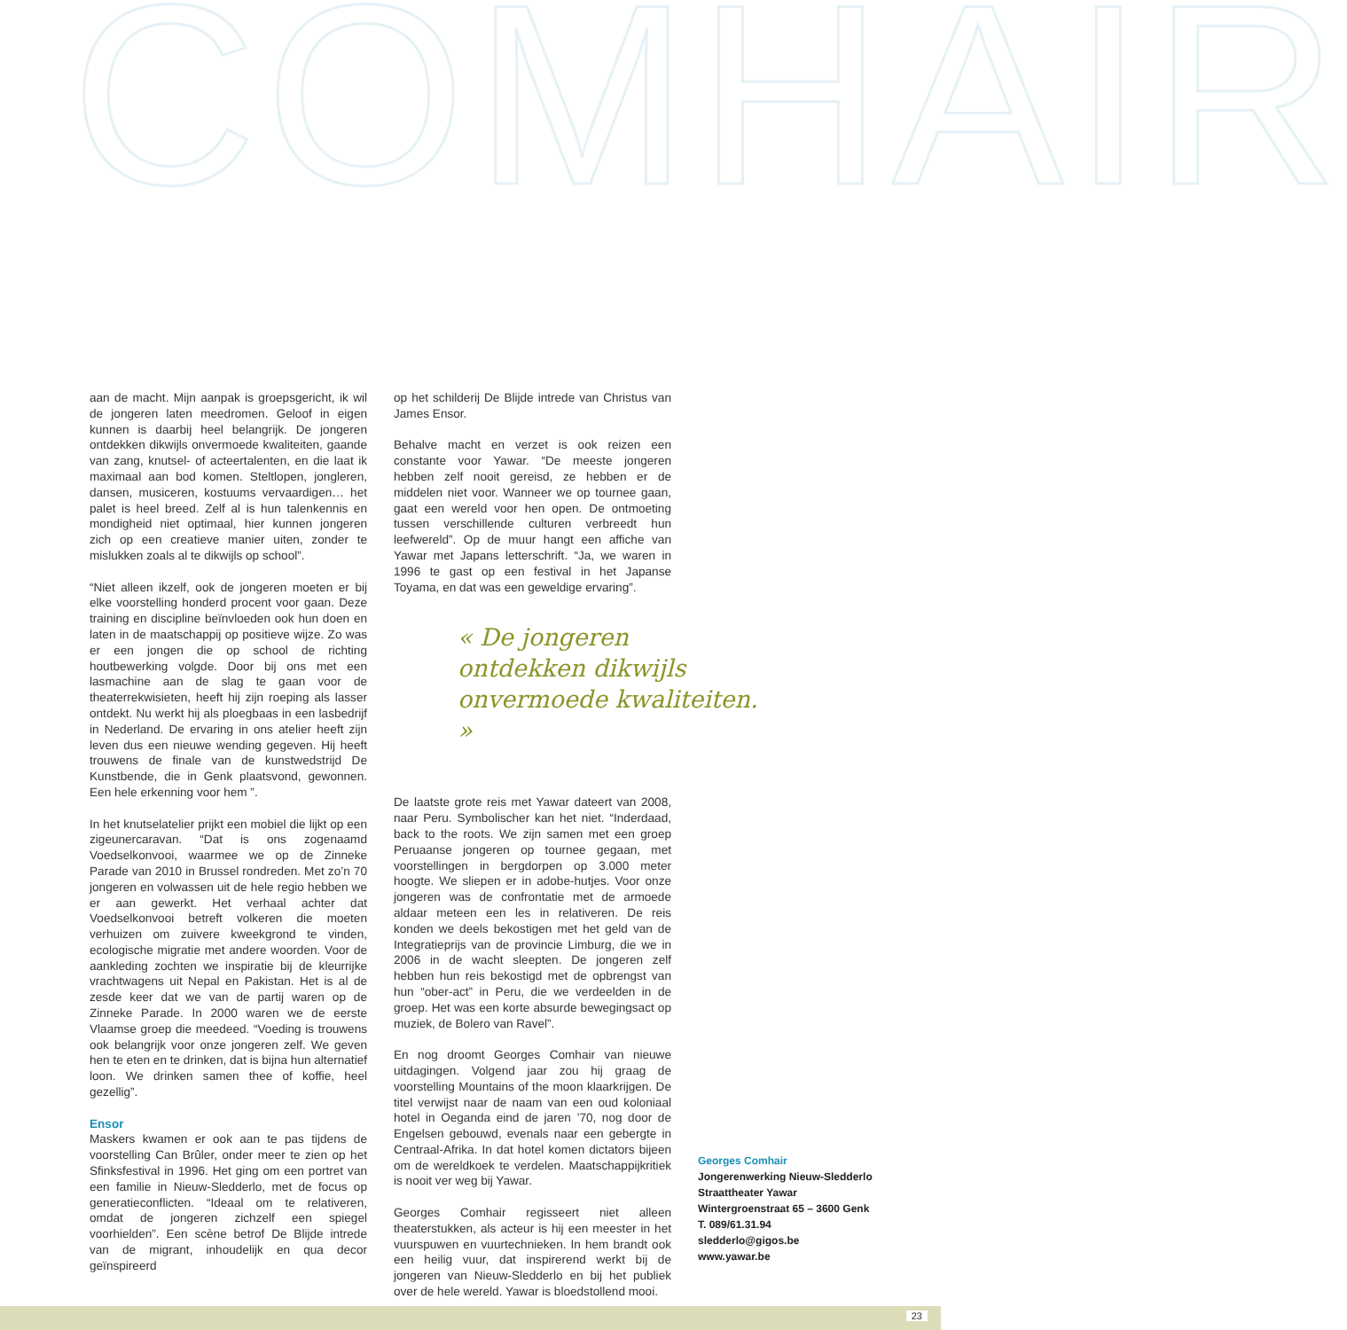COMHAIR
aan de macht. Mijn aanpak is groepsgericht, ik wil de jongeren laten meedromen. Geloof in eigen kunnen is daarbij heel belangrijk. De jongeren ontdekken dikwijls onvermoede kwaliteiten, gaande van zang, knutsel- of acteertalenten, en die laat ik maximaal aan bod komen. Steltlopen, jongleren, dansen, musiceren, kostuums vervaardigen… het palet is heel breed. Zelf al is hun talenkennis en mondigheid niet optimaal, hier kunnen jongeren zich op een creatieve manier uiten, zonder te mislukken zoals al te dikwijls op school”.
“Niet alleen ikzelf, ook de jongeren moeten er bij elke voorstelling honderd procent voor gaan. Deze training en discipline beïnvloeden ook hun doen en laten in de maatschappij op positieve wijze. Zo was er een jongen die op school de richting houtbewerking volgde. Door bij ons met een lasmachine aan de slag te gaan voor de theaterrekwisieten, heeft hij zijn roeping als lasser ontdekt. Nu werkt hij als ploegbaas in een lasbedrijf in Nederland. De ervaring in ons atelier heeft zijn leven dus een nieuwe wending gegeven. Hij heeft trouwens de finale van de kunstwedstrijd De Kunstbende, die in Genk plaatsvond, gewonnen. Een hele erkenning voor hem ”.
In het knutselatelier prijkt een mobiel die lijkt op een zigeunercaravan. “Dat is ons zogenaamd Voedselkonvooi, waarmee we op de Zinneke Parade van 2010 in Brussel rondreden. Met zo’n 70 jongeren en volwassen uit de hele regio hebben we er aan gewerkt. Het verhaal achter dat Voedselkonvooi betreft volkeren die moeten verhuizen om zuivere kweekgrond te vinden, ecologische migratie met andere woorden. Voor de aankleding zochten we inspiratie bij de kleurrijke vrachtwagens uit Nepal en Pakistan. Het is al de zesde keer dat we van de partij waren op de Zinneke Parade. In 2000 waren we de eerste Vlaamse groep die meedeed. “Voeding is trouwens ook belangrijk voor onze jongeren zelf. We geven hen te eten en te drinken, dat is bijna hun alternatief loon. We drinken samen thee of koffie, heel gezellig”.
Ensor
Maskers kwamen er ook aan te pas tijdens de voorstelling Can Brûler, onder meer te zien op het Sfinksfestival in 1996. Het ging om een portret van een familie in Nieuw-Sledderlo, met de focus op generatieconflicten. “Ideaal om te relativeren, omdat de jongeren zichzelf een spiegel voorhielden”. Een scène betrof De Blijde intrede van de migrant, inhoudelijk en qua decor geïnspireerd
op het schilderij De Blijde intrede van Christus van James Ensor.
Behalve macht en verzet is ook reizen een constante voor Yawar. “De meeste jongeren hebben zelf nooit gereisd, ze hebben er de middelen niet voor. Wanneer we op tournee gaan, gaat een wereld voor hen open. De ontmoeting tussen verschillende culturen verbreedt hun leefwereld”. Op de muur hangt een affiche van Yawar met Japans letterschrift. “Ja, we waren in 1996 te gast op een festival in het Japanse Toyama, en dat was een geweldige ervaring”.
« De jongeren ontdekken dikwijls onvermoede kwaliteiten. »
De laatste grote reis met Yawar dateert van 2008, naar Peru. Symbolischer kan het niet. “Inderdaad, back to the roots. We zijn samen met een groep Peruaanse jongeren op tournee gegaan, met voorstellingen in bergdorpen op 3.000 meter hoogte. We sliepen er in adobe-hutjes. Voor onze jongeren was de confrontatie met de armoede aldaar meteen een les in relativeren. De reis konden we deels bekostigen met het geld van de Integratieprijs van de provincie Limburg, die we in 2006 in de wacht sleepten. De jongeren zelf hebben hun reis bekostigd met de opbrengst van hun “ober-act” in Peru, die we verdeelden in de groep. Het was een korte absurde bewegingsact op muziek, de Bolero van Ravel”.
En nog droomt Georges Comhair van nieuwe uitdagingen. Volgend jaar zou hij graag de voorstelling Mountains of the moon klaarkrijgen. De titel verwijst naar de naam van een oud koloniaal hotel in Oeganda eind de jaren ’70, nog door de Engelsen gebouwd, evenals naar een gebergte in Centraal-Afrika. In dat hotel komen dictators bijeen om de wereldkoek te verdelen. Maatschappijkritiek is nooit ver weg bij Yawar.
Georges Comhair regisseert niet alleen theaterstukken, als acteur is hij een meester in het vuurspuwen en vuurtechnieken. In hem brandt ook een heilig vuur, dat inspirerend werkt bij de jongeren van Nieuw-Sledderlo en bij het publiek over de hele wereld. Yawar is bloedstollend mooi.
Georges Comhair
Jongerenwerking Nieuw-Sledderlo
Straattheater Yawar
Wintergroenstraat 65 – 3600 Genk
T. 089/61.31.94
sledderlo@gigos.be
www.yawar.be
23